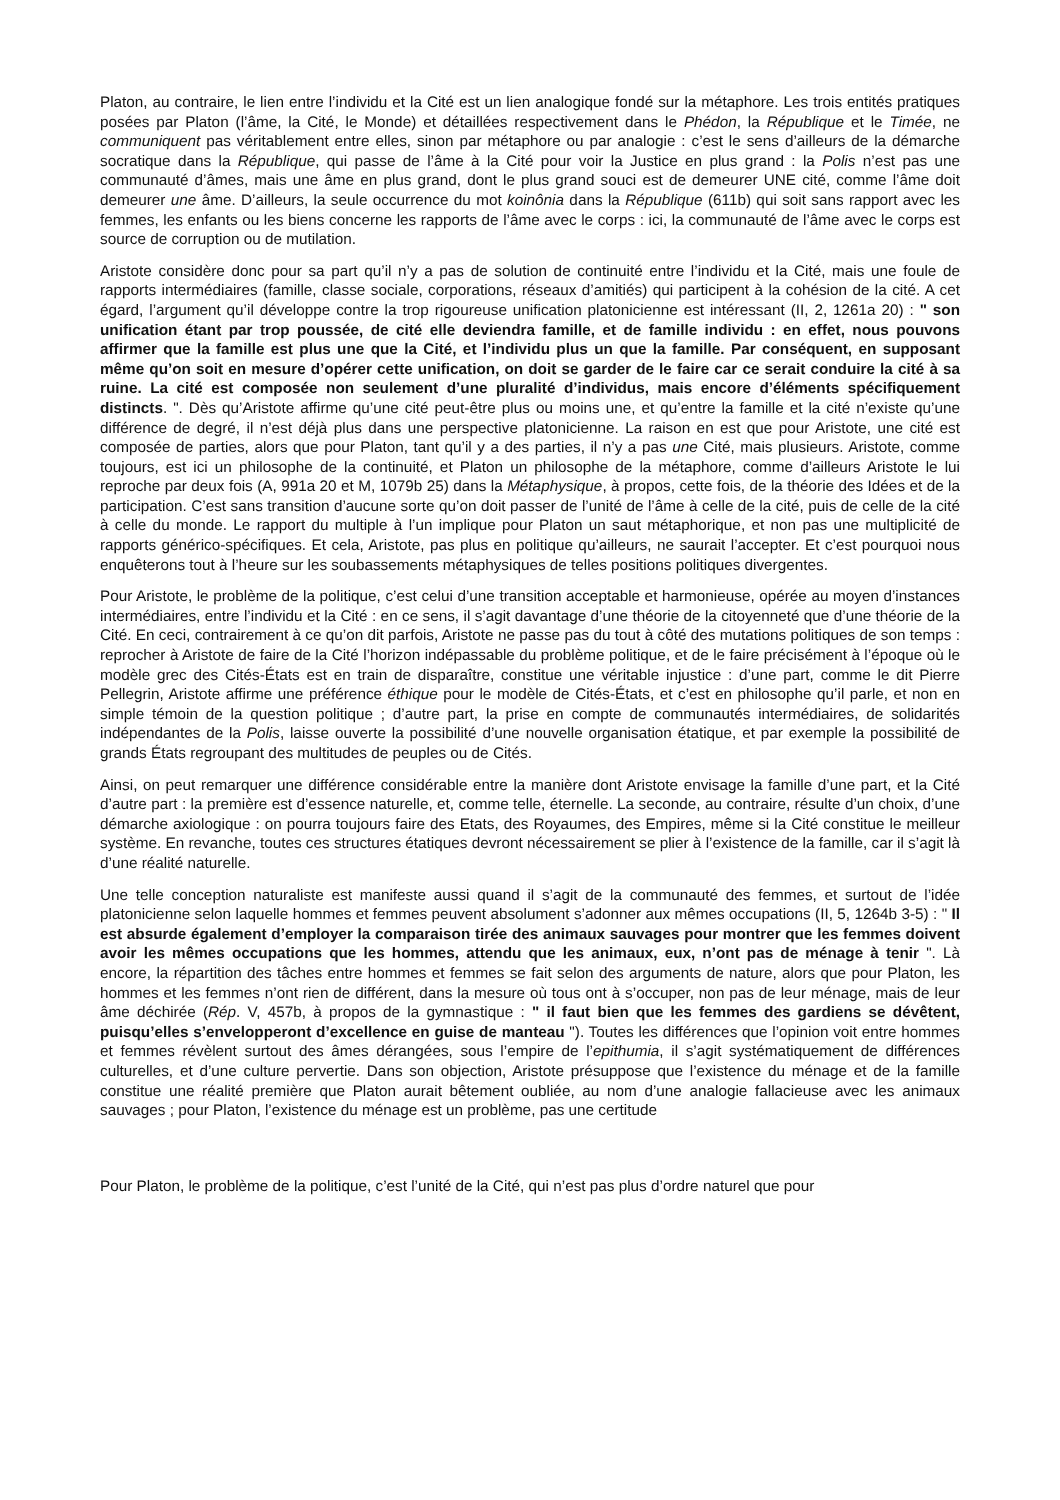Platon, au contraire, le lien entre l’individu et la Cité est un lien analogique fondé sur la métaphore. Les trois entités pratiques posées par Platon (l’âme, la Cité, le Monde) et détaillées respectivement dans le Phédon, la République et le Timée, ne communiquent pas véritablement entre elles, sinon par métaphore ou par analogie : c’est le sens d’ailleurs de la démarche socratique dans la République, qui passe de l’âme à la Cité pour voir la Justice en plus grand : la Polis n’est pas une communauté d’âmes, mais une âme en plus grand, dont le plus grand souci est de demeurer UNE cité, comme l’âme doit demeurer une âme. D’ailleurs, la seule occurrence du mot koinônia dans la République (611b) qui soit sans rapport avec les femmes, les enfants ou les biens concerne les rapports de l’âme avec le corps : ici, la communauté de l’âme avec le corps est source de corruption ou de mutilation.
Aristote considère donc pour sa part qu’il n’y a pas de solution de continuité entre l’individu et la Cité, mais une foule de rapports intermédiaires (famille, classe sociale, corporations, réseaux d’amitiés) qui participent à la cohésion de la cité. A cet égard, l’argument qu’il développe contre la trop rigoureuse unification platonicienne est intéressant (II, 2, 1261a 20) : " son unification étant par trop poussée, de cité elle deviendra famille, et de famille individu : en effet, nous pouvons affirmer que la famille est plus une que la Cité, et l’individu plus un que la famille. Par conséquent, en supposant même qu’on soit en mesure d’opérer cette unification, on doit se garder de le faire car ce serait conduire la cité à sa ruine. La cité est composée non seulement d’une pluralité d’individus, mais encore d’éléments spécifiquement distincts. ". Dès qu’Aristote affirme qu’une cité peut-être plus ou moins une, et qu’entre la famille et la cité n’existe qu’une différence de degré, il n’est déjà plus dans une perspective platonicienne. La raison en est que pour Aristote, une cité est composée de parties, alors que pour Platon, tant qu’il y a des parties, il n’y a pas une Cité, mais plusieurs. Aristote, comme toujours, est ici un philosophe de la continuité, et Platon un philosophe de la métaphore, comme d’ailleurs Aristote le lui reproche par deux fois (A, 991a 20 et M, 1079b 25) dans la Métaphysique, à propos, cette fois, de la théorie des Idées et de la participation. C’est sans transition d’aucune sorte qu’on doit passer de l’unité de l’âme à celle de la cité, puis de celle de la cité à celle du monde. Le rapport du multiple à l’un implique pour Platon un saut métaphorique, et non pas une multiplicité de rapports générico-spécifiques. Et cela, Aristote, pas plus en politique qu’ailleurs, ne saurait l’accepter. Et c’est pourquoi nous enquêterons tout à l’heure sur les soubassements métaphysiques de telles positions politiques divergentes.
Pour Aristote, le problème de la politique, c’est celui d’une transition acceptable et harmonieuse, opérée au moyen d’instances intermédiaires, entre l’individu et la Cité : en ce sens, il s’agit davantage d’une théorie de la citoyenneté que d’une théorie de la Cité. En ceci, contrairement à ce qu’on dit parfois, Aristote ne passe pas du tout à côté des mutations politiques de son temps : reprocher à Aristote de faire de la Cité l’horizon indépassable du problème politique, et de le faire précisément à l’époque où le modèle grec des Cités-États est en train de disparaître, constitue une véritable injustice : d’une part, comme le dit Pierre Pellegrin, Aristote affirme une préférence éthique pour le modèle de Cités-États, et c’est en philosophe qu’il parle, et non en simple témoin de la question politique ; d’autre part, la prise en compte de communautés intermédiaires, de solidarités indépendantes de la Polis, laisse ouverte la possibilité d’une nouvelle organisation étatique, et par exemple la possibilité de grands États regroupant des multitudes de peuples ou de Cités.
Ainsi, on peut remarquer une différence considérable entre la manière dont Aristote envisage la famille d’une part, et la Cité d’autre part : la première est d’essence naturelle, et, comme telle, éternelle. La seconde, au contraire, résulte d’un choix, d’une démarche axiologique : on pourra toujours faire des Etats, des Royaumes, des Empires, même si la Cité constitue le meilleur système. En revanche, toutes ces structures étatiques devront nécessairement se plier à l’existence de la famille, car il s’agit là d’une réalité naturelle.
Une telle conception naturaliste est manifeste aussi quand il s’agit de la communauté des femmes, et surtout de l’idée platonicienne selon laquelle hommes et femmes peuvent absolument s’adonner aux mêmes occupations (II, 5, 1264b 3-5) : " Il est absurde également d’employer la comparaison tirée des animaux sauvages pour montrer que les femmes doivent avoir les mêmes occupations que les hommes, attendu que les animaux, eux, n’ont pas de ménage à tenir ". Là encore, la répartition des tâches entre hommes et femmes se fait selon des arguments de nature, alors que pour Platon, les hommes et les femmes n’ont rien de différent, dans la mesure où tous ont à s’occuper, non pas de leur ménage, mais de leur âme déchirée (Rép. V, 457b, à propos de la gymnastique : " il faut bien que les femmes des gardiens se dévêtent, puisqu’elles s’envelopperont d’excellence en guise de manteau "). Toutes les différences que l’opinion voit entre hommes et femmes révèlent surtout des âmes dérangées, sous l’empire de l’epithumia, il s’agit systématiquement de différences culturelles, et d’une culture pervertie. Dans son objection, Aristote présuppose que l’existence du ménage et de la famille constitue une réalité première que Platon aurait bêtement oubliée, au nom d’une analogie fallacieuse avec les animaux sauvages ; pour Platon, l’existence du ménage est un problème, pas une certitude
Pour Platon, le problème de la politique, c’est l’unité de la Cité, qui n’est pas plus d’ordre naturel que pour